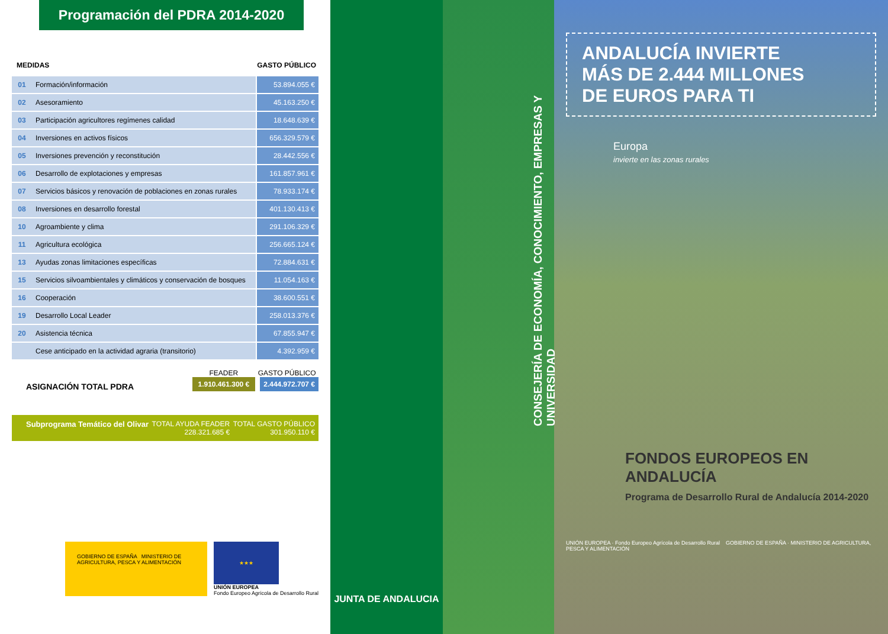Programación del PDRA 2014-2020
MEDIDAS GASTO PÚBLICO
| 01 | Formación/información | 53.894.055 € |
| 02 | Asesoramiento | 45.163.250 € |
| 03 | Participación agricultores regímenes calidad | 18.648.639 € |
| 04 | Inversiones en activos físicos | 656.329.579 € |
| 05 | Inversiones prevención y reconstitución | 28.442.556 € |
| 06 | Desarrollo de explotaciones y empresas | 161.857.961 € |
| 07 | Servicios básicos y renovación de poblaciones en zonas rurales | 78.933.174 € |
| 08 | Inversiones en desarrollo forestal | 401.130.413 € |
| 10 | Agroambiente y clima | 291.106.329 € |
| 11 | Agricultura ecológica | 256.665.124 € |
| 13 | Ayudas zonas limitaciones específicas | 72.884.631 € |
| 15 | Servicios silvoambientales y climáticos y conservación de bosques | 11.054.163 € |
| 16 | Cooperación | 38.600.551 € |
| 19 | Desarrollo Local Leader | 258.013.376 € |
| 20 | Asistencia técnica | 67.855.947 € |
| | Cese anticipado en la actividad agraria (transitorio) | 4.392.959 € |
ASIGNACIÓN TOTAL PDRA
FEADER
1.910.461.300 €
GASTO PÚBLICO
2.444.972.707 €
Subprograma Temático del Olivar TOTAL AYUDA FEADER
228.321.685 € TOTAL GASTO PÚBLICO
301.950.110 €
GOBIERNO DE ESPAÑA MINISTERIO DE AGRICULTURA, PESCA Y ALIMENTACIÓN
★★★
UNIÓN EUROPEA
Fondo Europeo Agrícola de Desarrollo Rural
JUNTA DE ANDALUCIA
CONSEJERÍA DE ECONOMÍA, CONOCIMIENTO, EMPRESAS Y UNIVERSIDAD
ANDALUCÍA INVIERTE
MÁS DE 2.444 MILLONES
DE EUROS PARA TI
Europa
invierte en las zonas rurales
FONDOS EUROPEOS EN ANDALUCÍA
Programa de Desarrollo Rural de Andalucía 2014-2020
UNIÓN EUROPEA · Fondo Europeo Agrícola de Desarrollo Rural GOBIERNO DE ESPAÑA · MINISTERIO DE AGRICULTURA, PESCA Y ALIMENTACIÓN